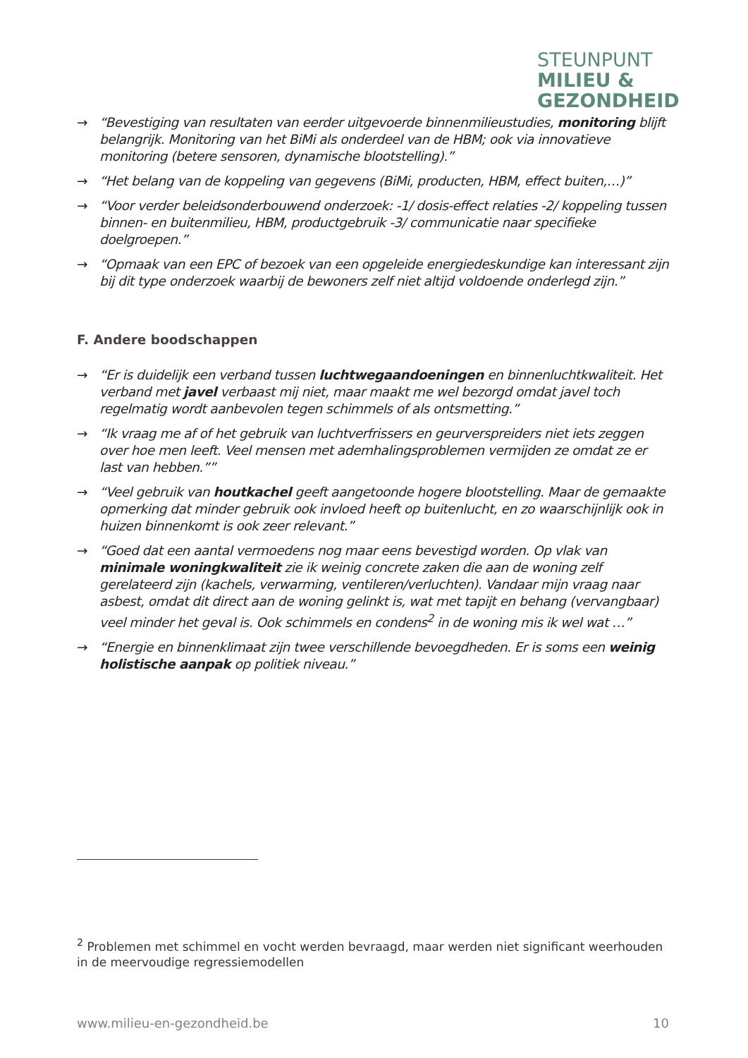STEUNPUNT
MILIEU &
GEZONDHEID
→ “Bevestiging van resultaten van eerder uitgevoerde binnenmilieustudies, monitoring blijft belangrijk. Monitoring van het BiMi als onderdeel van de HBM; ook via innovatieve monitoring (betere sensoren, dynamische blootstelling).”
→ “Het belang van de koppeling van gegevens (BiMi, producten, HBM, effect buiten,…)”
→ “Voor verder beleidsonderbouwend onderzoek: -1/ dosis-effect relaties -2/ koppeling tussen binnen- en buitenmilieu, HBM, productgebruik -3/ communicatie naar specifieke doelgroepen.”
→ “Opmaak van een EPC of bezoek van een opgeleide energiedeskundige kan interessant zijn bij dit type onderzoek waarbij de bewoners zelf niet altijd voldoende onderlegd zijn.”
F. Andere boodschappen
→ “Er is duidelijk een verband tussen luchtwegaandoeningen en binnenluchtkwaliteit. Het verband met javel verbaast mij niet, maar maakt me wel bezorgd omdat javel toch regelmatig wordt aanbevolen tegen schimmels of als ontsmetting.”
→ “Ik vraag me af of het gebruik van luchtverfrissers en geurverspreiders niet iets zeggen over hoe men leeft. Veel mensen met ademhalingsproblemen vermijden ze omdat ze er last van hebben.””
→ “Veel gebruik van houtkachel geeft aangetoonde hogere blootstelling. Maar de gemaakte opmerking dat minder gebruik ook invloed heeft op buitenlucht, en zo waarschijnlijk ook in huizen binnenkomt is ook zeer relevant.”
→ “Goed dat een aantal vermoedens nog maar eens bevestigd worden. Op vlak van minimale woningkwaliteit zie ik weinig concrete zaken die aan de woning zelf gerelateerd zijn (kachels, verwarming, ventileren/verluchten). Vandaar mijn vraag naar asbest, omdat dit direct aan de woning gelinkt is, wat met tapijt en behang (vervangbaar) veel minder het geval is. Ook schimmels en condens<sup>2</sup> in de woning mis ik wel wat …”
→ “Energie en binnenklimaat zijn twee verschillende bevoegdheden. Er is soms een weinig holistische aanpak op politiek niveau.”
<sup>2</sup> Problemen met schimmel en vocht werden bevraagd, maar werden niet significant weerhouden in de meervoudige regressiemodellen
www.milieu-en-gezondheid.be 10